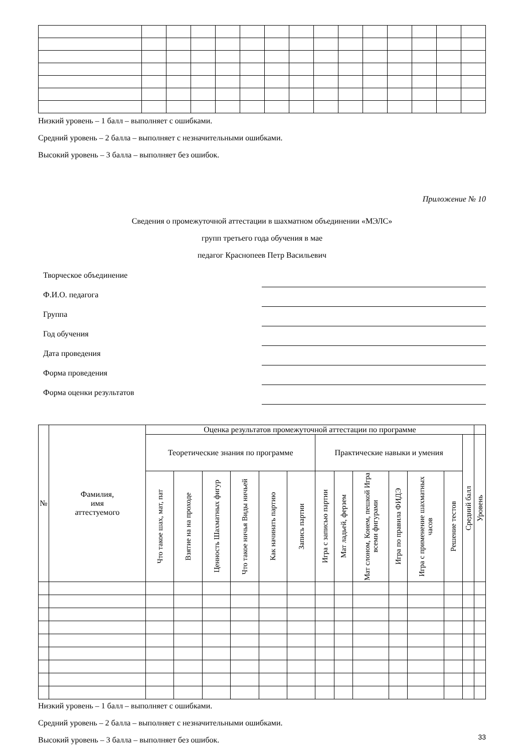Низкий уровень – 1 балл – выполняет с ошибками.
Средний уровень – 2 балла – выполняет с незначительными ошибками.
Высокий уровень – 3 балла – выполняет без ошибок.
Приложение № 10
Сведения о промежуточной аттестации в шахматном объединении «МЭЛС»
групп третьего года обучения в мае
педагог Краснопеев Петр Васильевич
Творческое объединение
Ф.И.О. педагога
Группа
Год обучения
Дата проведения
Форма проведения
Форма оценки результатов
| № | Фамилия, имя аттестуемого | Оценка результатов промежуточной аттестации по программе | | | | | | | | | | | | | |
| --- | --- | --- | --- | --- | --- | --- | --- | --- | --- | --- | --- | --- | --- | --- | --- |
| | | Теоретические знания по программе | | | | | | Практические навыки и умения | | | | | | Средний балл | Уровень |
| | | Что такое шах, мат, пат | Взятие на на проходе | Ценность Шахматных фигур | Что такое ничья Виды ничьей | Как начинать партию | Запись партии | Игра с записью партии | Мат ладьей, ферзем | Мат слоном, Конем, пешкой Игра всеми фигурами | Игра по правила ФИДЭ | Игра с применение шахматных часов | Решение тестов | | |
Низкий уровень – 1 балл – выполняет с ошибками.
Средний уровень – 2 балла – выполняет с незначительными ошибками.
Высокий уровень – 3 балла – выполняет без ошибок.
33